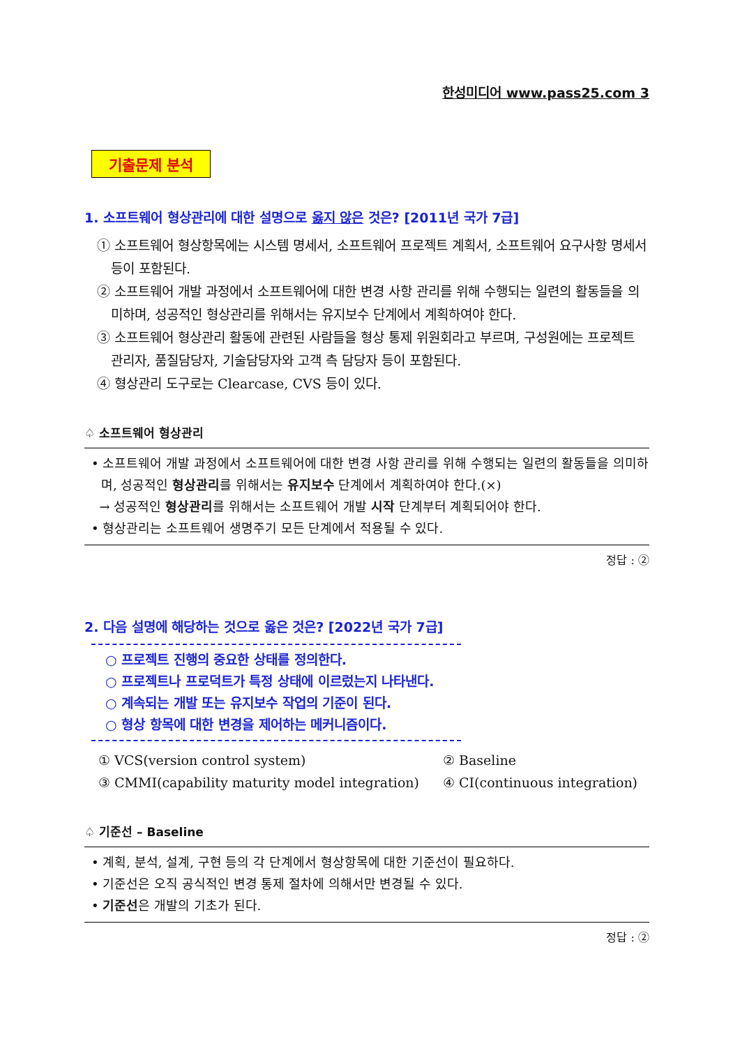한성미디어 www.pass25.com 3
기출문제 분석
1. 소프트웨어 형상관리에 대한 설명으로 옳지 않은 것은? [2011년 국가 7급]
① 소프트웨어 형상항목에는 시스템 명세서, 소프트웨어 프로젝트 계획서, 소프트웨어 요구사항 명세서 등이 포함된다.
② 소프트웨어 개발 과정에서 소프트웨어에 대한 변경 사항 관리를 위해 수행되는 일련의 활동들을 의미하며, 성공적인 형상관리를 위해서는 유지보수 단계에서 계획하여야 한다.
③ 소프트웨어 형상관리 활동에 관련된 사람들을 형상 통제 위원회라고 부르며, 구성원에는 프로젝트 관리자, 품질담당자, 기술담당자와 고객 측 담당자 등이 포함된다.
④ 형상관리 도구로는 Clearcase, CVS 등이 있다.
♤ 소프트웨어 형상관리
• 소프트웨어 개발 과정에서 소프트웨어에 대한 변경 사항 관리를 위해 수행되는 일련의 활동들을 의미하며, 성공적인 형상관리를 위해서는 유지보수 단계에서 계획하여야 한다.(×)
→ 성공적인 형상관리를 위해서는 소프트웨어 개발 시작 단계부터 계획되어야 한다.
• 형상관리는 소프트웨어 생명주기 모든 단계에서 적용될 수 있다.
정답 : ②
2. 다음 설명에 해당하는 것으로 옳은 것은? [2022년 국가 7급]
○ 프로젝트 진행의 중요한 상태를 정의한다.
○ 프로젝트나 프로덕트가 특정 상태에 이르렀는지 나타낸다.
○ 계속되는 개발 또는 유지보수 작업의 기준이 된다.
○ 형상 항목에 대한 변경을 제어하는 메커니즘이다.
| ① VCS(version control system) | ② Baseline |
| ③ CMMI(capability maturity model integration) | ④ CI(continuous integration) |
♤ 기준선 – Baseline
• 계획, 분석, 설계, 구현 등의 각 단계에서 형상항목에 대한 기준선이 필요하다.
• 기준선은 오직 공식적인 변경 통제 절차에 의해서만 변경될 수 있다.
• 기준선은 개발의 기초가 된다.
정답 : ②